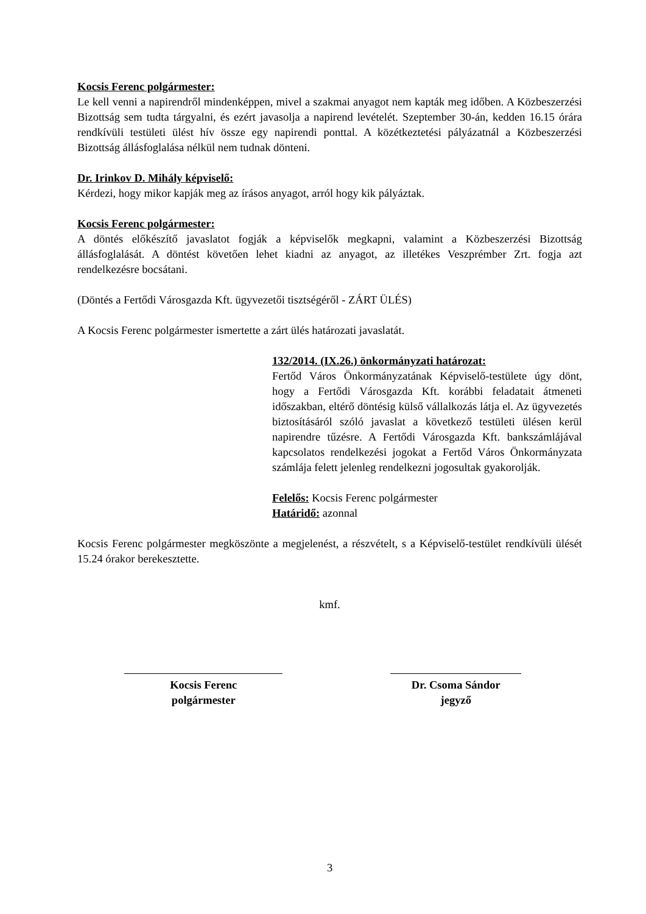Kocsis Ferenc polgármester:
Le kell venni a napirendről mindenképpen, mivel a szakmai anyagot nem kapták meg időben. A Közbeszerzési Bizottság sem tudta tárgyalni, és ezért javasolja a napirend levételét. Szeptember 30-án, kedden 16.15 órára rendkívüli testületi ülést hív össze egy napirendi ponttal. A közétkeztetési pályázatnál a Közbeszerzési Bizottság állásfoglalása nélkül nem tudnak dönteni.
Dr. Irinkov D. Mihály képviselő:
Kérdezi, hogy mikor kapják meg az írásos anyagot, arról hogy kik pályáztak.
Kocsis Ferenc polgármester:
A döntés előkészítő javaslatot fogják a képviselők megkapni, valamint a Közbeszerzési Bizottság állásfoglalását. A döntést követően lehet kiadni az anyagot, az illetékes Veszprémber Zrt. fogja azt rendelkezésre bocsátani.
(Döntés a Fertődi Városgazda Kft. ügyvezetői tisztségéről - ZÁRT ÜLÉS)
A Kocsis Ferenc polgármester ismertette a zárt ülés határozati javaslatát.
132/2014. (IX.26.) önkormányzati határozat:
Fertőd Város Önkormányzatának Képviselő-testülete úgy dönt, hogy a Fertődi Városgazda Kft. korábbi feladatait átmeneti időszakban, eltérő döntésig külső vállalkozás látja el. Az ügyvezetés biztosításáról szóló javaslat a következő testületi ülésen kerül napirendre tűzésre. A Fertődi Városgazda Kft. bankszámlájával kapcsolatos rendelkezési jogokat a Fertőd Város Önkormányzata számlája felett jelenleg rendelkezni jogosultak gyakorolják.
Felelős: Kocsis Ferenc polgármester
Határidő: azonnal
Kocsis Ferenc polgármester megköszönte a megjelenést, a részvételt, s a Képviselő-testület rendkívüli ülését 15.24 órakor berekesztette.
kmf.
Kocsis Ferenc
polgármester
Dr. Csoma Sándor
jegyző
3